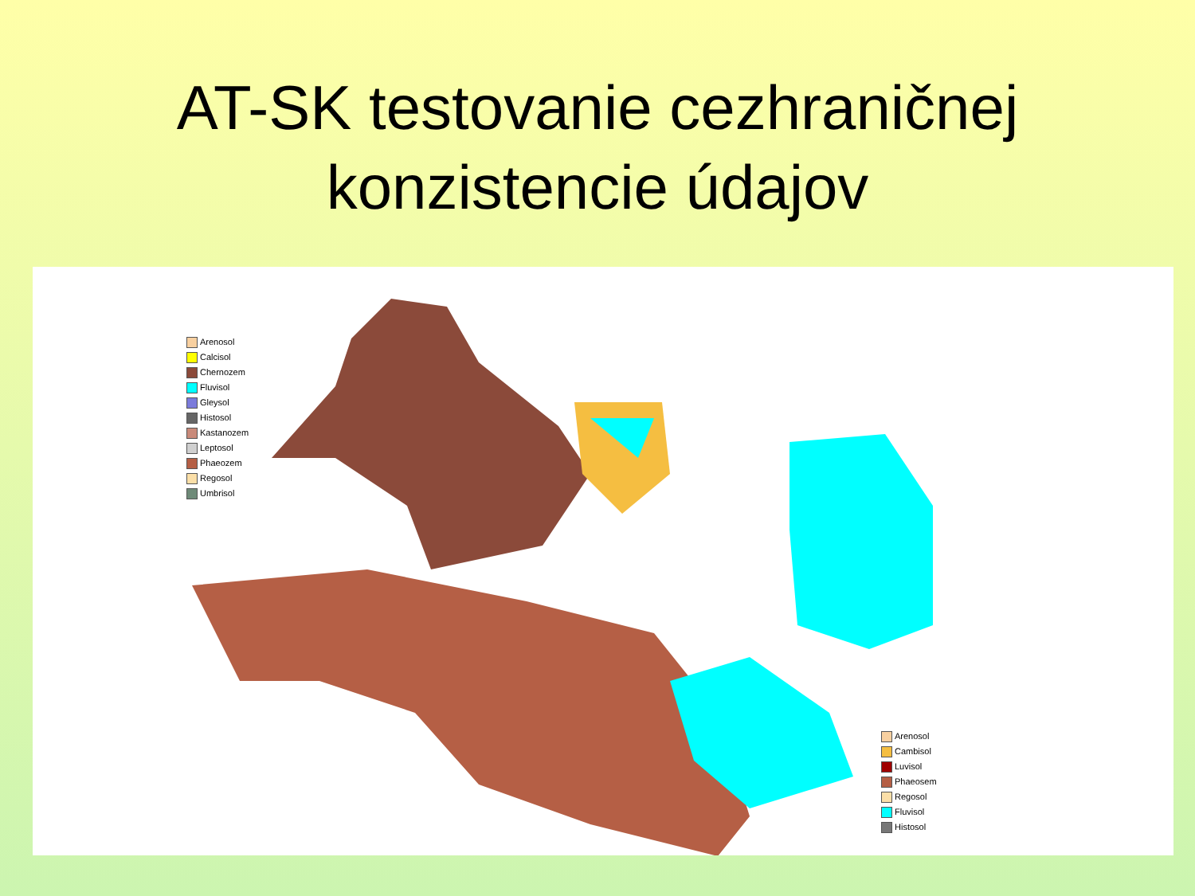AT-SK testovanie cezhraničnej
konzistencie údajov
Arenosol
Calcisol
Chernozem
Fluvisol
Gleysol
Histosol
Kastanozem
Leptosol
Phaeozem
Regosol
Umbrisol
Arenosol
Cambisol
Luvisol
Phaeosem
Regosol
Fluvisol
Histosol